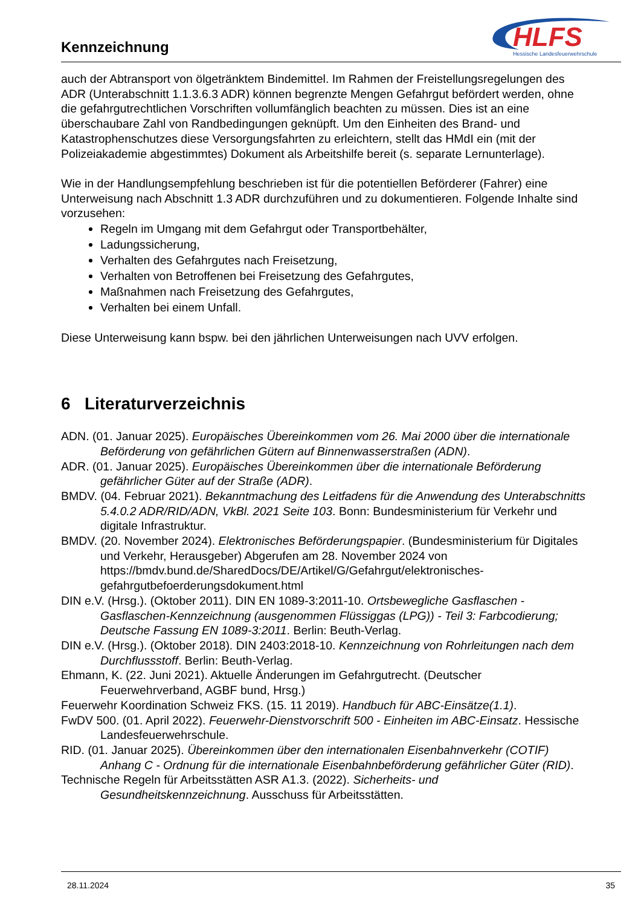Kennzeichnung
HLFS
Hessische Landesfeuerwehrschule
auch der Abtransport von ölgetränktem Bindemittel. Im Rahmen der Freistellungsregelungen des ADR (Unterabschnitt 1.1.3.6.3 ADR) können begrenzte Mengen Gefahrgut befördert werden, ohne die gefahrgutrechtlichen Vorschriften vollumfänglich beachten zu müssen. Dies ist an eine überschaubare Zahl von Randbedingungen geknüpft. Um den Einheiten des Brand- und Katastrophenschutzes diese Versorgungsfahrten zu erleichtern, stellt das HMdI ein (mit der Polizeiakademie abgestimmtes) Dokument als Arbeitshilfe bereit (s. separate Lernunterlage).
Wie in der Handlungsempfehlung beschrieben ist für die potentiellen Beförderer (Fahrer) eine Unterweisung nach Abschnitt 1.3 ADR durchzuführen und zu dokumentieren. Folgende Inhalte sind vorzusehen:
Regeln im Umgang mit dem Gefahrgut oder Transportbehälter,
Ladungssicherung,
Verhalten des Gefahrgutes nach Freisetzung,
Verhalten von Betroffenen bei Freisetzung des Gefahrgutes,
Maßnahmen nach Freisetzung des Gefahrgutes,
Verhalten bei einem Unfall.
Diese Unterweisung kann bspw. bei den jährlichen Unterweisungen nach UVV erfolgen.
6 Literaturverzeichnis
ADN. (01. Januar 2025). Europäisches Übereinkommen vom 26. Mai 2000 über die internationale Beförderung von gefährlichen Gütern auf Binnenwasserstraßen (ADN).
ADR. (01. Januar 2025). Europäisches Übereinkommen über die internationale Beförderung gefährlicher Güter auf der Straße (ADR).
BMDV. (04. Februar 2021). Bekanntmachung des Leitfadens für die Anwendung des Unterabschnitts 5.4.0.2 ADR/RID/ADN, VkBl. 2021 Seite 103. Bonn: Bundesministerium für Verkehr und digitale Infrastruktur.
BMDV. (20. November 2024). Elektronisches Beförderungspapier. (Bundesministerium für Digitales und Verkehr, Herausgeber) Abgerufen am 28. November 2024 von https://bmdv.bund.de/SharedDocs/DE/Artikel/G/Gefahrgut/elektronisches-gefahrgutbefoerderungsdokument.html
DIN e.V. (Hrsg.). (Oktober 2011). DIN EN 1089-3:2011-10. Ortsbewegliche Gasflaschen - Gasflaschen-Kennzeichnung (ausgenommen Flüssiggas (LPG)) - Teil 3: Farbcodierung; Deutsche Fassung EN 1089-3:2011. Berlin: Beuth-Verlag.
DIN e.V. (Hrsg.). (Oktober 2018). DIN 2403:2018-10. Kennzeichnung von Rohrleitungen nach dem Durchflussstoff. Berlin: Beuth-Verlag.
Ehmann, K. (22. Juni 2021). Aktuelle Änderungen im Gefahrgutrecht. (Deutscher Feuerwehrverband, AGBF bund, Hrsg.)
Feuerwehr Koordination Schweiz FKS. (15. 11 2019). Handbuch für ABC-Einsätze(1.1).
FwDV 500. (01. April 2022). Feuerwehr-Dienstvorschrift 500 - Einheiten im ABC-Einsatz. Hessische Landesfeuerwehrschule.
RID. (01. Januar 2025). Übereinkommen über den internationalen Eisenbahnverkehr (COTIF) Anhang C - Ordnung für die internationale Eisenbahnbeförderung gefährlicher Güter (RID).
Technische Regeln für Arbeitsstätten ASR A1.3. (2022). Sicherheits- und Gesundheitskennzeichnung. Ausschuss für Arbeitsstätten.
28.11.2024 35